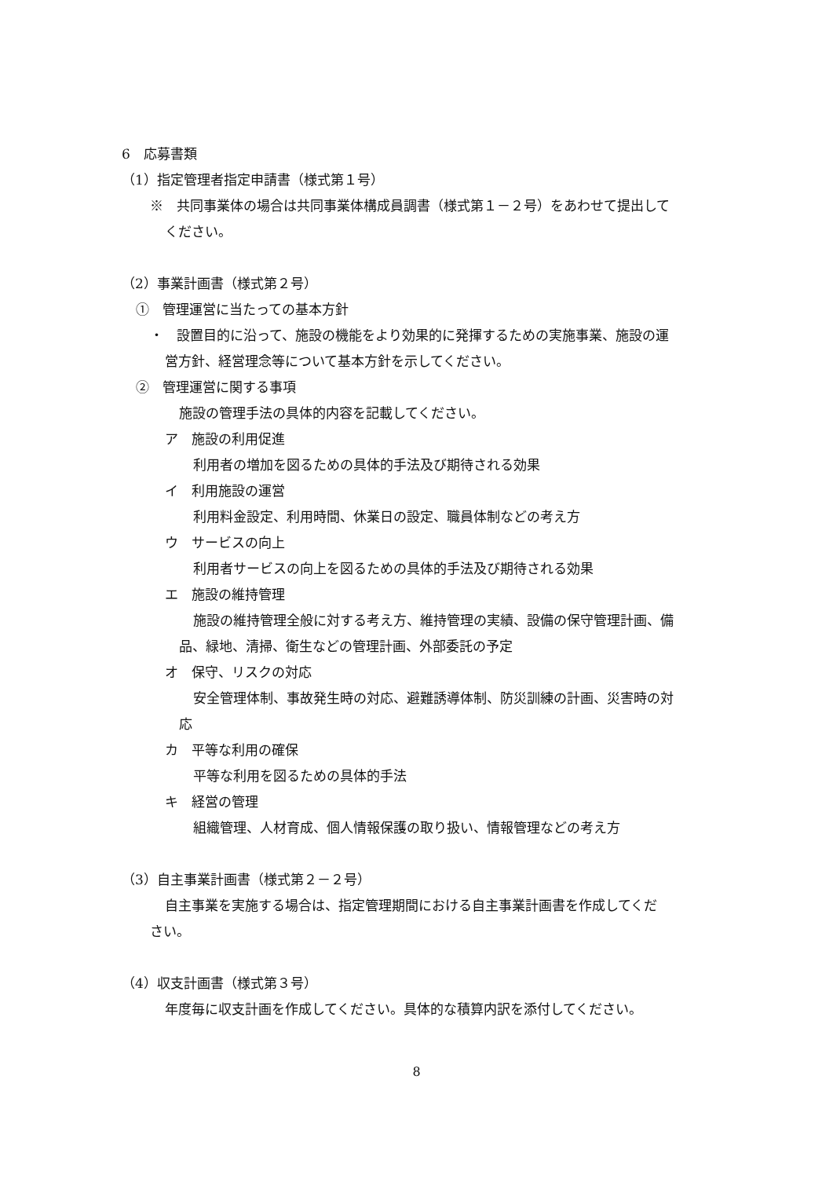6　応募書類
（1）指定管理者指定申請書（様式第１号）
※　共同事業体の場合は共同事業体構成員調書（様式第１－２号）をあわせて提出して
ください。
（2）事業計画書（様式第２号）
①　管理運営に当たっての基本方針
・　設置目的に沿って、施設の機能をより効果的に発揮するための実施事業、施設の運
営方針、経営理念等について基本方針を示してください。
②　管理運営に関する事項
施設の管理手法の具体的内容を記載してください。
ア　施設の利用促進
利用者の増加を図るための具体的手法及び期待される効果
イ　利用施設の運営
利用料金設定、利用時間、休業日の設定、職員体制などの考え方
ウ　サービスの向上
利用者サービスの向上を図るための具体的手法及び期待される効果
エ　施設の維持管理
施設の維持管理全般に対する考え方、維持管理の実績、設備の保守管理計画、備
品、緑地、清掃、衛生などの管理計画、外部委託の予定
オ　保守、リスクの対応
安全管理体制、事故発生時の対応、避難誘導体制、防災訓練の計画、災害時の対
応
カ　平等な利用の確保
平等な利用を図るための具体的手法
キ　経営の管理
組織管理、人材育成、個人情報保護の取り扱い、情報管理などの考え方
（3）自主事業計画書（様式第２－２号）
自主事業を実施する場合は、指定管理期間における自主事業計画書を作成してくだ
さい。
（4）収支計画書（様式第３号）
年度毎に収支計画を作成してください。具体的な積算内訳を添付してください。
8